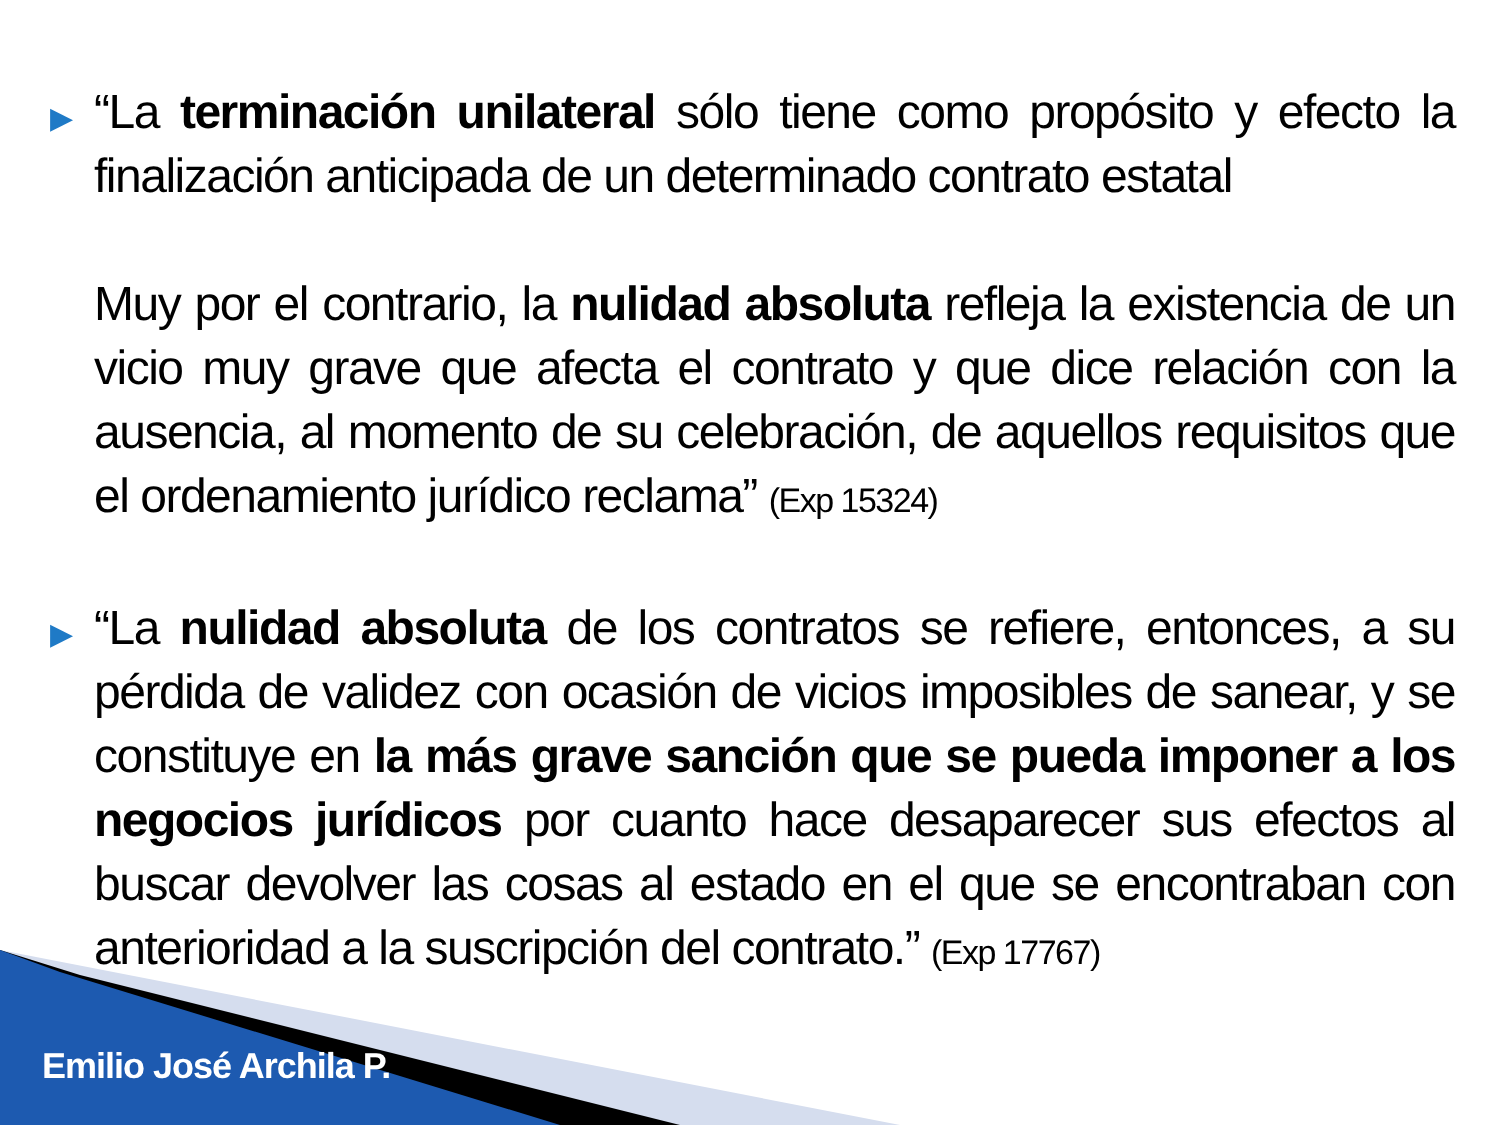▶
“La terminación unilateral sólo tiene como propósito y efecto la finalización anticipada de un determinado contrato estatal
Muy por el contrario, la nulidad absoluta refleja la existencia de un vicio muy grave que afecta el contrato y que dice relación con la ausencia, al momento de su celebración, de aquellos requisitos que el ordenamiento jurídico reclama” (Exp 15324)
▶
“La nulidad absoluta de los contratos se refiere, entonces, a su pérdida de validez con ocasión de vicios imposibles de sanear, y se constituye en la más grave sanción que se pueda imponer a los negocios jurídicos por cuanto hace desaparecer sus efectos al buscar devolver las cosas al estado en el que se encontraban con anterioridad a la suscripción del contrato.” (Exp 17767)
Emilio José Archila P.